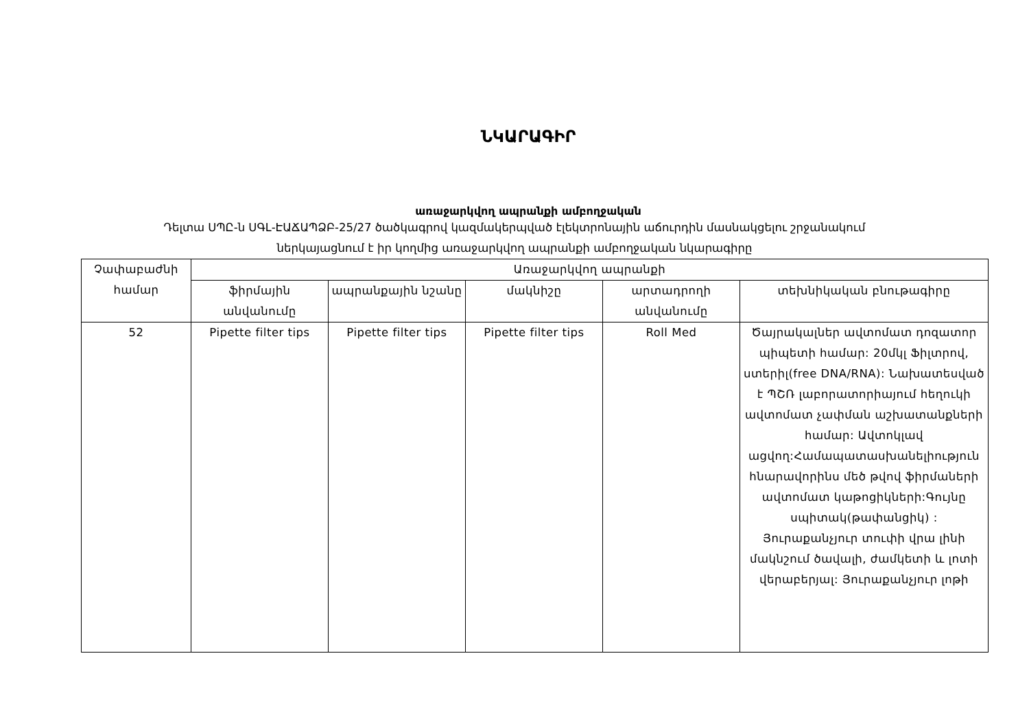ՆԿԱՐԱԳԻՐ
առաջարկվող ապրանքի ամբողջական
Դելտա ՍՊԸ-ն ՍԳԼ-ԷԱՃԱՊՁԲ-25/27 ծածկագրով կազմակերպված էլեկտրոնային աճուրդին մասնակցելու շրջանակում
ներկայացնում է իր կողմից առաջարկվող ապրանքի ամբողջական նկարագիրը
| Չափաբաժնի համար | Առաջարկվող ապրանքի | | | | |
| --- | --- | --- | --- | --- | --- |
| | ֆիրմային անվանումը | ապրանքային նշանը | մակնիշը | արտադրողի անվանումը | տեխնիկական բնութագիրը |
| 52 | Pipette filter tips | Pipette filter tips | Pipette filter tips | Roll Med | Ծայրակալներ ավտոմատ դոզատոր պիպետի համար: 20մկլ Ֆիլտրով, ստերիլ(free DNA/RNA): Նախատեսված է ՊՇՌ լաբորատորիայում հեղուկի ավտոմատ չափման աշխատանքների համար: Ավտոկլավ ացվող:Համապատասխանելիություն հնարավորինս մեծ թվով ֆիրմաների ավտոմատ կաթոցիկների:Գույնը սպիտակ(թափանցիկ) : Յուրաքանչյուր տուփի վրա լինի մակնշում ծավալի, ժամկետի և լոտի վերաբերյալ: Յուրաքանչյուր լոթի |